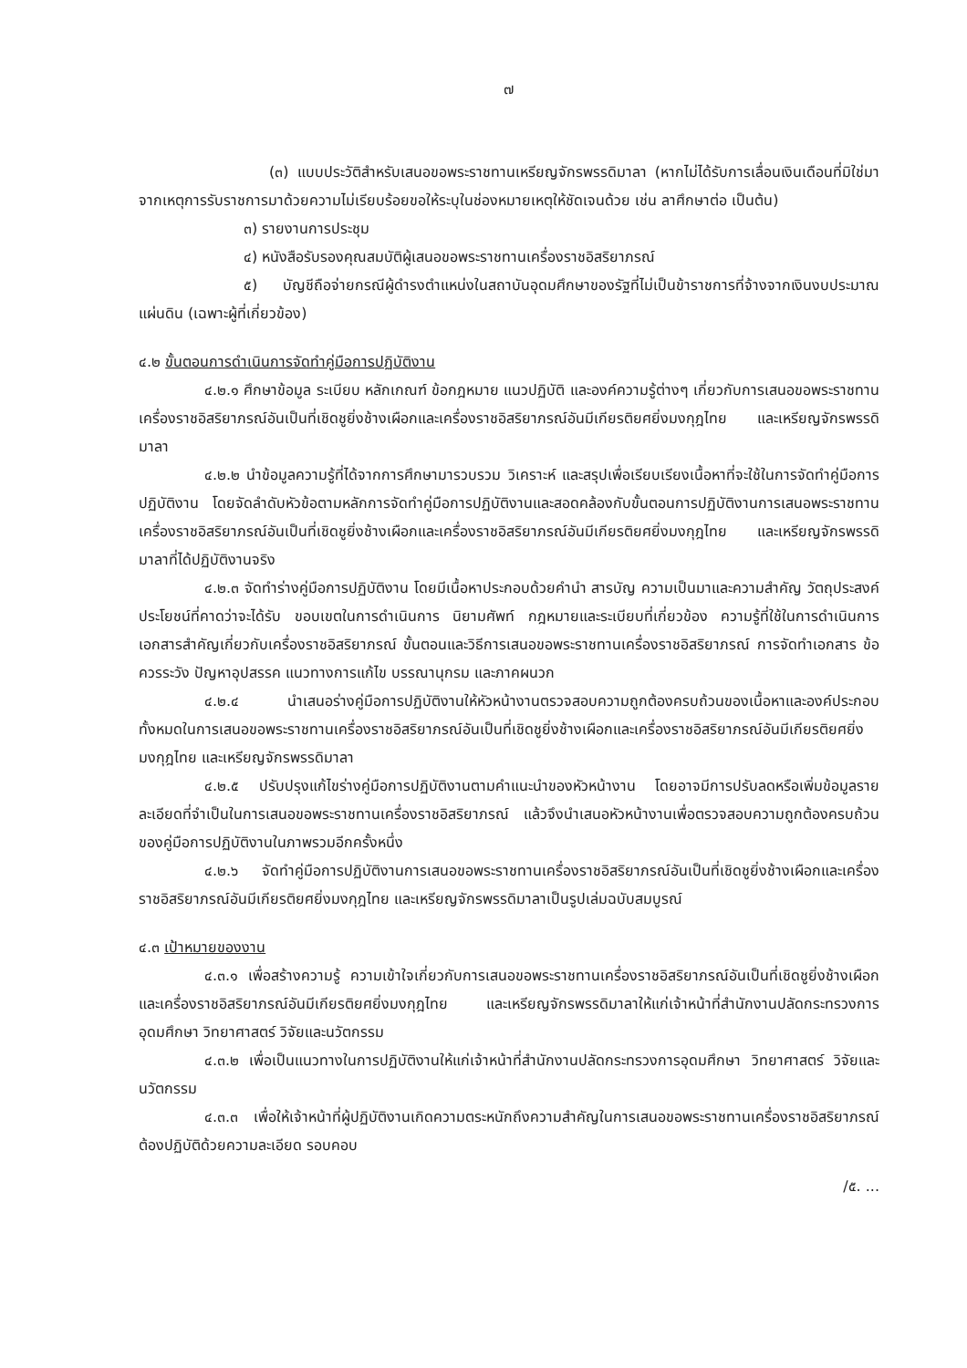๗
(๓) แบบประวัติสำหรับเสนอขอพระราชทานเหรียญจักรพรรดิมาลา (หากไม่ได้รับการเลื่อนเงินเดือนที่มิใช่มาจากเหตุการรับราชการมาด้วยความไม่เรียบร้อยขอให้ระบุในช่องหมายเหตุให้ชัดเจนด้วย เช่น ลาศึกษาต่อ เป็นต้น)
๓) รายงานการประชุม
๔) หนังสือรับรองคุณสมบัติผู้เสนอขอพระราชทานเครื่องราชอิสริยาภรณ์
๕) บัญชีถือจ่ายกรณีผู้ดำรงตำแหน่งในสถาบันอุดมศึกษาของรัฐที่ไม่เป็นข้าราชการที่จ้างจากเงินงบประมาณแผ่นดิน (เฉพาะผู้ที่เกี่ยวข้อง)
๔.๒ ขั้นตอนการดำเนินการจัดทำคู่มือการปฏิบัติงาน
๔.๒.๑ ศึกษาข้อมูล ระเบียบ หลักเกณฑ์ ข้อกฎหมาย แนวปฏิบัติ และองค์ความรู้ต่างๆ เกี่ยวกับการเสนอขอพระราชทานเครื่องราชอิสริยาภรณ์อันเป็นที่เชิดชูยิ่งช้างเผือกและเครื่องราชอิสริยาภรณ์อันมีเกียรติยศยิ่งมงกุฎไทย และเหรียญจักรพรรดิมาลา
๔.๒.๒ นำข้อมูลความรู้ที่ได้จากการศึกษามารวบรวม วิเคราะห์ และสรุปเพื่อเรียบเรียงเนื้อหาที่จะใช้ในการจัดทำคู่มือการปฏิบัติงาน โดยจัดลำดับหัวข้อตามหลักการจัดทำคู่มือการปฏิบัติงานและสอดคล้องกับขั้นตอนการปฏิบัติงานการเสนอพระราชทานเครื่องราชอิสริยาภรณ์อันเป็นที่เชิดชูยิ่งช้างเผือกและเครื่องราชอิสริยาภรณ์อันมีเกียรติยศยิ่งมงกุฎไทย และเหรียญจักรพรรดิมาลาที่ได้ปฏิบัติงานจริง
๔.๒.๓ จัดทำร่างคู่มือการปฏิบัติงาน โดยมีเนื้อหาประกอบด้วยคำนำ สารบัญ ความเป็นมาและความสำคัญ วัตถุประสงค์ ประโยชน์ที่คาดว่าจะได้รับ ขอบเขตในการดำเนินการ นิยามศัพท์ กฎหมายและระเบียบที่เกี่ยวข้อง ความรู้ที่ใช้ในการดำเนินการ เอกสารสำคัญเกี่ยวกับเครื่องราชอิสริยาภรณ์ ขั้นตอนและวิธีการเสนอขอพระราชทานเครื่องราชอิสริยาภรณ์ การจัดทำเอกสาร ข้อควรระวัง ปัญหาอุปสรรค แนวทางการแก้ไข บรรณานุกรม และภาคผนวก
๔.๒.๔ นำเสนอร่างคู่มือการปฏิบัติงานให้หัวหน้างานตรวจสอบความถูกต้องครบถ้วนของเนื้อหาและองค์ประกอบทั้งหมดในการเสนอขอพระราชทานเครื่องราชอิสริยาภรณ์อันเป็นที่เชิดชูยิ่งช้างเผือกและเครื่องราชอิสริยาภรณ์อันมีเกียรติยศยิ่งมงกุฎไทย และเหรียญจักรพรรดิมาลา
๔.๒.๕ ปรับปรุงแก้ไขร่างคู่มือการปฏิบัติงานตามคำแนะนำของหัวหน้างาน โดยอาจมีการปรับลดหรือเพิ่มข้อมูลรายละเอียดที่จำเป็นในการเสนอขอพระราชทานเครื่องราชอิสริยาภรณ์ แล้วจึงนำเสนอหัวหน้างานเพื่อตรวจสอบความถูกต้องครบถ้วนของคู่มือการปฏิบัติงานในภาพรวมอีกครั้งหนึ่ง
๔.๒.๖ จัดทำคู่มือการปฏิบัติงานการเสนอขอพระราชทานเครื่องราชอิสริยาภรณ์อันเป็นที่เชิดชูยิ่งช้างเผือกและเครื่องราชอิสริยาภรณ์อันมีเกียรติยศยิ่งมงกุฎไทย และเหรียญจักรพรรดิมาลาเป็นรูปเล่มฉบับสมบูรณ์
๔.๓ เป้าหมายของงาน
๔.๓.๑ เพื่อสร้างความรู้ ความเข้าใจเกี่ยวกับการเสนอขอพระราชทานเครื่องราชอิสริยาภรณ์อันเป็นที่เชิดชูยิ่งช้างเผือกและเครื่องราชอิสริยาภรณ์อันมีเกียรติยศยิ่งมงกุฎไทย และเหรียญจักรพรรดิมาลาให้แก่เจ้าหน้าที่สำนักงานปลัดกระทรวงการอุดมศึกษา วิทยาศาสตร์ วิจัยและนวัตกรรม
๔.๓.๒ เพื่อเป็นแนวทางในการปฏิบัติงานให้แก่เจ้าหน้าที่สำนักงานปลัดกระทรวงการอุดมศึกษา วิทยาศาสตร์ วิจัยและนวัตกรรม
๔.๓.๓ เพื่อให้เจ้าหน้าที่ผู้ปฏิบัติงานเกิดความตระหนักถึงความสำคัญในการเสนอขอพระราชทานเครื่องราชอิสริยาภรณ์ต้องปฏิบัติด้วยความละเอียด รอบคอบ
/๕. ...